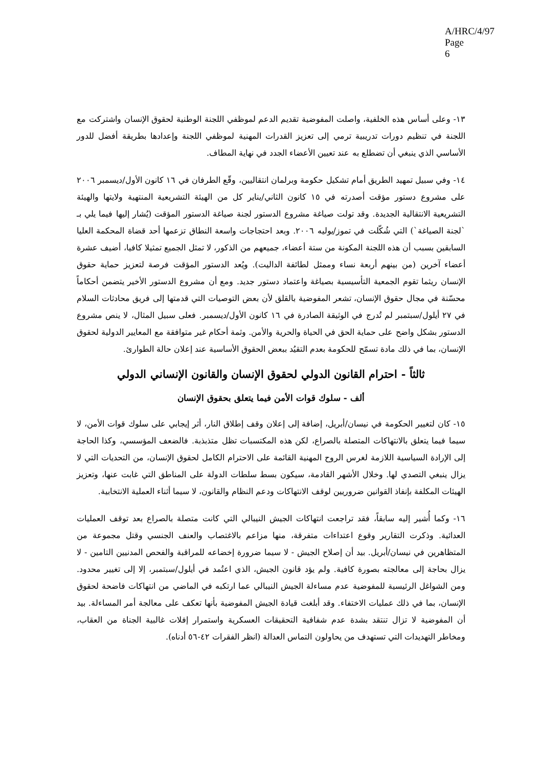A/HRC/4/97
Page 6
١٣- وعلى أساس هذه الخلفية، واصلت المفوضية تقديم الدعم لموظفي اللجنة الوطنية لحقوق الإنسان واشتركت مع اللجنة في تنظيم دورات تدريبية ترمي إلى تعزيز القدرات المهنية لموظفي اللجنة وإعدادها بطريقة أفضل للدور الأساسي الذي ينبغي أن تضطلع به عند تعيين الأعضاء الجدد في نهاية المطاف.
١٤- وفي سبيل تمهيد الطريق أمام تشكيل حكومة وبرلمان انتقاليين، وقّع الطرفان في ١٦ كانون الأول/ديسمبر ٢٠٠٦ على مشروع دستور مؤقت أصدرته في ١٥ كانون الثاني/يناير كل من الهيئة التشريعية المنتهية ولايتها والهيئة التشريعية الانتقالية الجديدة. وقد تولت صياغة مشروع الدستور لجنة صياغة الدستور المؤقت (يُشار إليها فيما يلي بـ `لجنة الصياغة`) التي شُكّلت في تموز/يوليه ٢٠٠٦. وبعد احتجاجات واسعة النطاق تزعمها أحد قضاة المحكمة العليا السابقين بسبب أن هذه اللجنة المكونة من ستة أعضاء، جميعهم من الذكور، لا تمثل الجميع تمثيلا كافيا، أضيف عشرة أعضاء آخرين (من بينهم أربعة نساء وممثل لطائفة الداليت). ويُعد الدستور المؤقت فرصة لتعزيز حماية حقوق الإنسان ريثما تقوم الجمعية التأسيسية بصياغة واعتماد دستور جديد. ومع أن مشروع الدستور الأخير يتضمن أحكاماً محسّنة في مجال حقوق الإنسان، تشعر المفوضية بالقلق لأن بعض التوصيات التي قدمتها إلى فريق محادثات السلام في ٢٧ أيلول/سبتمبر لم تُدرج في الوثيقة الصادرة في ١٦ كانون الأول/ديسمبر. فعلى سبيل المثال، لا ينص مشروع الدستور بشكل واضح على حماية الحق في الحياة والحرية والأمن. وثمة أحكام غير متوافقة مع المعايير الدولية لحقوق الإنسان، بما في ذلك مادة تسمّح للحكومة بعدم التقيُد ببعض الحقوق الأساسية عند إعلان حالة الطوارئ.
ثالثاً - احترام القانون الدولي لحقوق الإنسان والقانون الإنساني الدولي
ألف - سلوك قوات الأمن فيما يتعلق بحقوق الإنسان
١٥- كان لتغيير الحكومة في نيسان/أبريل، إضافة إلى إعلان وقف إطلاق النار، أثر إيجابي على سلوك قوات الأمن، لا سيما فيما يتعلق بالانتهاكات المتصلة بالصراع، لكن هذه المكتسبات تظل متذبذبة. فالضعف المؤسسي، وكذا الحاجة إلى الإرادة السياسية اللازمة لغرس الروح المهنية القائمة على الاحترام الكامل لحقوق الإنسان، من التحديات التي لا يزال ينبغي التصدي لها. وخلال الأشهر القادمة، سيكون بسط سلطات الدولة على المناطق التي غابت عنها، وتعزيز الهيئات المكلفة بإنفاذ القوانين ضروريين لوقف الانتهاكات ودعم النظام والقانون، لا سيما أثناء العملية الانتخابية.
١٦- وكما أُشير إليه سابقاً، فقد تراجعت انتهاكات الجيش النيبالي التي كانت متصلة بالصراع بعد توقف العمليات العدائية. وذكرت التقارير وقوع اعتداءات متفرقة، منها مزاعم بالاغتصاب والعنف الجنسي وقتل مجموعة من المتظاهرين في نيسان/أبريل. بيد أن إصلاح الجيش - لا سيما ضرورة إخضاعه للمراقبة والفحص المدنيين التامين - لا يزال بحاجة إلى معالجته بصورة كافية. ولم يؤد قانون الجيش، الذي اعتُمد في أيلول/سبتمبر، إلا إلى تغيير محدود. ومن الشواغل الرئيسية للمفوضية عدم مساءلة الجيش النيبالي عما ارتكبه في الماضي من انتهاكات فاضحة لحقوق الإنسان، بما في ذلك عمليات الاختفاء. وقد أبلغت قيادة الجيش المفوضية بأنها تعكف على معالجة أمر المساءلة. بيد أن المفوضية لا تزال تنتقد بشدة عدم شفافية التحقيقات العسكرية واستمرار إفلات غالبية الجناة من العقاب، ومخاطر التهديدات التي تستهدف من يحاولون التماس العدالة (انظر الفقرات ٤٢-٥٦ أدناه).